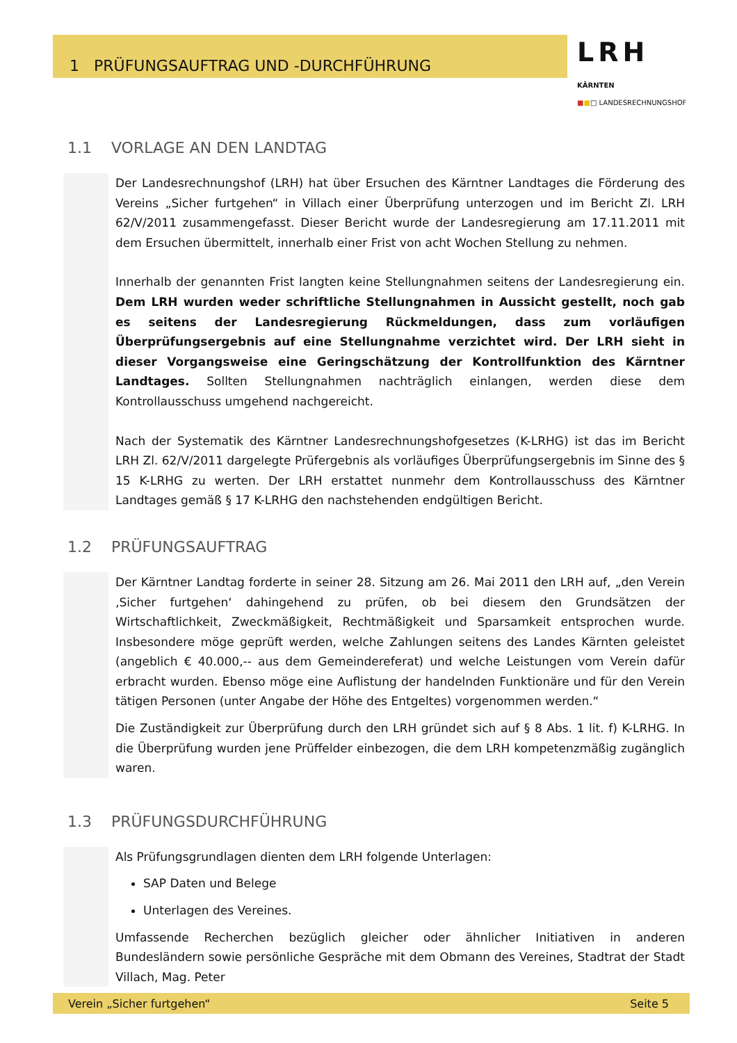1 PRÜFUNGSAUFTRAG UND -DURCHFÜHRUNG
LRH KÄRNTEN
■■□ LANDESRECHNUNGSHOF
1.1 VORLAGE AN DEN LANDTAG
Der Landesrechnungshof (LRH) hat über Ersuchen des Kärntner Landtages die Förderung des Vereins „Sicher furtgehen“ in Villach einer Überprüfung unterzogen und im Bericht Zl. LRH 62/V/2011 zusammengefasst. Dieser Bericht wurde der Landesregierung am 17.11.2011 mit dem Ersuchen übermittelt, innerhalb einer Frist von acht Wochen Stellung zu nehmen.
Innerhalb der genannten Frist langten keine Stellungnahmen seitens der Landesregierung ein. Dem LRH wurden weder schriftliche Stellungnahmen in Aussicht gestellt, noch gab es seitens der Landesregierung Rückmeldungen, dass zum vorläufigen Überprüfungsergebnis auf eine Stellungnahme verzichtet wird. Der LRH sieht in dieser Vorgangsweise eine Geringschätzung der Kontrollfunktion des Kärntner Landtages. Sollten Stellungnahmen nachträglich einlangen, werden diese dem Kontrollausschuss umgehend nachgereicht.
Nach der Systematik des Kärntner Landesrechnungshofgesetzes (K-LRHG) ist das im Bericht LRH Zl. 62/V/2011 dargelegte Prüfergebnis als vorläufiges Überprüfungsergebnis im Sinne des § 15 K-LRHG zu werten. Der LRH erstattet nunmehr dem Kontrollausschuss des Kärntner Landtages gemäß § 17 K-LRHG den nachstehenden endgültigen Bericht.
1.2 PRÜFUNGSAUFTRAG
Der Kärntner Landtag forderte in seiner 28. Sitzung am 26. Mai 2011 den LRH auf, „den Verein ‚Sicher furtgehen‘ dahingehend zu prüfen, ob bei diesem den Grundsätzen der Wirtschaftlichkeit, Zweckmäßigkeit, Rechtmäßigkeit und Sparsamkeit entsprochen wurde. Insbesondere möge geprüft werden, welche Zahlungen seitens des Landes Kärnten geleistet (angeblich € 40.000,-- aus dem Gemeindereferat) und welche Leistungen vom Verein dafür erbracht wurden. Ebenso möge eine Auflistung der handelnden Funktionäre und für den Verein tätigen Personen (unter Angabe der Höhe des Entgeltes) vorgenommen werden.“
Die Zuständigkeit zur Überprüfung durch den LRH gründet sich auf § 8 Abs. 1 lit. f) K-LRHG. In die Überprüfung wurden jene Prüffelder einbezogen, die dem LRH kompetenzmäßig zugänglich waren.
1.3 PRÜFUNGSDURCHFÜHRUNG
Als Prüfungsgrundlagen dienten dem LRH folgende Unterlagen:
SAP Daten und Belege
Unterlagen des Vereines.
Umfassende Recherchen bezüglich gleicher oder ähnlicher Initiativen in anderen Bundesländern sowie persönliche Gespräche mit dem Obmann des Vereines, Stadtrat der Stadt Villach, Mag. Peter
Verein „Sicher furtgehen“ Seite 5